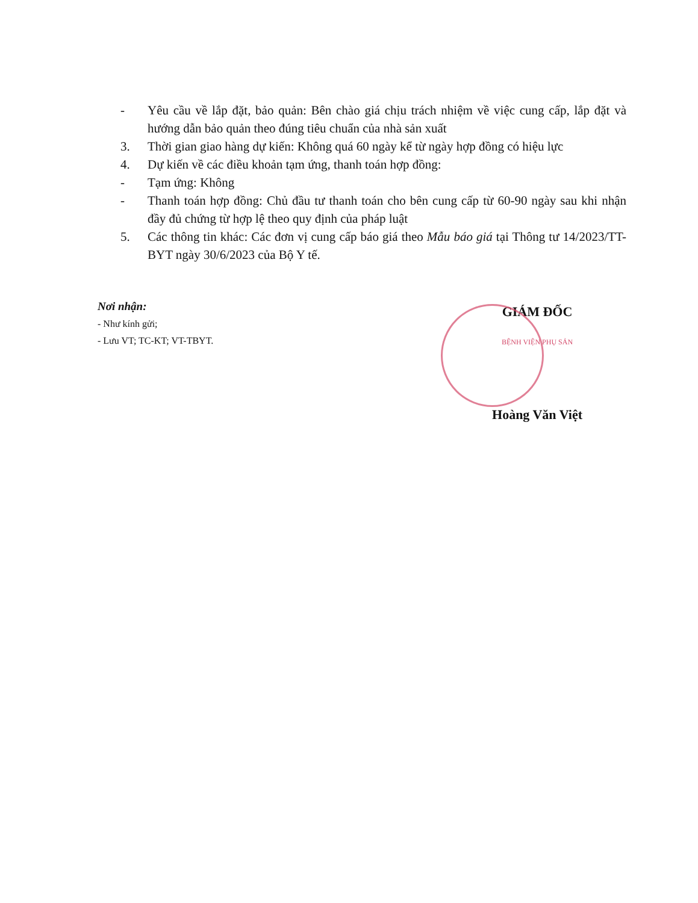- Yêu cầu về lắp đặt, bảo quản: Bên chào giá chịu trách nhiệm về việc cung cấp, lắp đặt và hướng dẫn bảo quản theo đúng tiêu chuẩn của nhà sản xuất
3. Thời gian giao hàng dự kiến: Không quá 60 ngày kể từ ngày hợp đồng có hiệu lực
4. Dự kiến về các điều khoản tạm ứng, thanh toán hợp đồng:
- Tạm ứng: Không
- Thanh toán hợp đồng: Chủ đầu tư thanh toán cho bên cung cấp từ 60-90 ngày sau khi nhận đầy đủ chứng từ hợp lệ theo quy định của pháp luật
5. Các thông tin khác: Các đơn vị cung cấp báo giá theo Mẫu báo giá tại Thông tư 14/2023/TT-BYT ngày 30/6/2023 của Bộ Y tế.
Nơi nhận:
- Như kính gửi;
- Lưu VT; TC-KT; VT-TBYT.
GIÁM ĐỐC
BỆNH VIỆN PHỤ SẢN
Hoàng Văn Việt